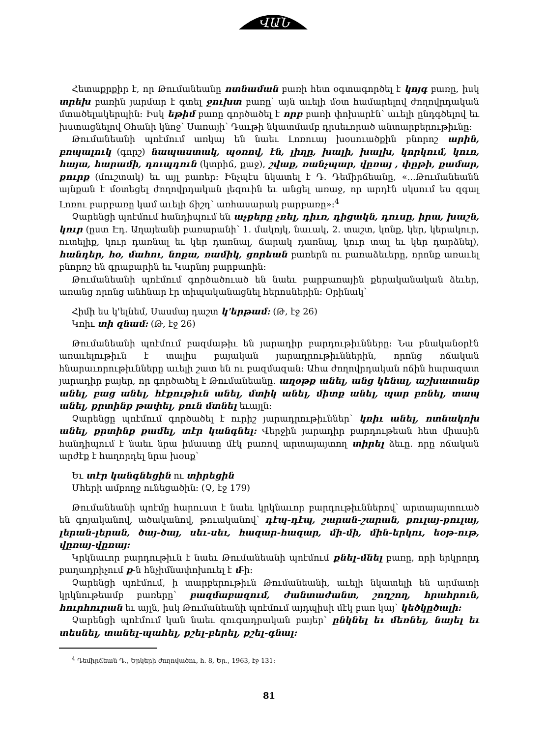ՎԱՆ
Հետաքրքիր է, որ Թումանեանը ոտնաման բառի հետ օգտագործել է կոյգ բառը, իսկ տրեխ բառին յարմար է գտել ջուխտ բառը՝ այն աւելի մօտ համարելով ժողովրդական մտածելակերպին: Իսկ եթիմ բառը գործածել է որբ բառի փոխարէն՝ աւելի ընդգծելով եւ խստացնելով Օհանի կնոջ՝ Սառայի՝ Դաւթի նկատմամբ դրսեւորած անտարբերութիւնը:
Թումանեանի պոէմում առկայ են նաեւ Լոռուայ խօսուածքին բնորոշ արին, բոպալուկ (գորշ) նապաստակ, պօռով, էն, լիղը, խալի, խալխ, կորկում, կուռ, հայա, հարամի, դուպդուն (կտրիճ, քաջ), շվաք, ռանչպար, վըռայ , փըթի, քամար, քուրք (մուշտակ) եւ այլ բառեր: Ինչպէս նկատել է Դ. Դեմիրճեանը, «...Թումանեանն այնքան է մօտեցել ժողովրդական լեզուին եւ անցել առաջ, որ արդէն սկսում ես զգալ Լոռու բարբառը կամ աւելի ճիշդ՝ առհասարակ բարբառը»:<sup>4</sup>
Չարենցի պոէմում հանդիպում են աչքերը չռել, դիւռ, դիցակն, դուսը, իրա, խաշն, կուր (ըստ Էդ. Աղայեանի բառարանի՝ 1. մակոյկ, նաւակ, 2. տաշտ, կոնք, կեր, կերակուր, ուտելիք, կուր դառնալ եւ կեր դառնալ, ճարակ դառնալ, կուր տալ եւ կեր դարձնել), հանդեր, ho, մահու, նոքա, ռամիկ, ցորեան բառերն ու բառաձեւերը, որոնք առաւել բնորոշ են գրաբարին եւ Կարնոյ բարբառին:
Թումանեանի պոէմում գործածուած են նաեւ բարբառային քերականական ձեւեր, առանց որոնց անհնար էր տիպականացնել հերոսներին: Օրինակ՝
Հիմի ես կ'ելնեմ, Սասմայ դաշտ կ'երթամ: (Թ, էջ 26)
Կռիւ տի զնամ: (Թ, էջ 26)
Թումանեանի պոէմում բազմաթիւ են յարադիր բարդութիւնները: Նա բնականօրէն առաւելութիւն է տալիս բայական յարադրութիւններին, որոնց ոճական հնարաւորութիւնները աւելի շատ են ու բազմազան: Ահա ժողովրդական ոճին հարազատ յարադիր բայեր, որ գործածել է Թումանեանը. աղօթք անել, անց կենալ, աշխատանք անել, բաց անել, հէքութիւն անել, մտիկ անել, միտք անել, պար բռնել, տապ անել, քրտինք թափել, քուն մտնել եւայլն:
Չարենցը պոէմում գործածել է ուրիշ յարադրութիւններ՝ կռիւ անել, ոտնակոխ անել, քրտինք քամել, տէր կանգնել: Վերջին յարադիր բարդութեան հետ միասին հանդիպում է նաեւ նրա իմաստը մէկ բառով արտայայտող տիրել ձեւը. որը ոճական արժէք է հաղորդել նրա խօսք՝
Եւ տէր կանգնեցին ու տիրեցին
Մհերի ամբողջ ունեցածին: (Չ, էջ 179)
Թումանեանի պոէմը հարուստ է նաեւ կրկնաւոր բարդութիւններով՝ արտայայտուած են գոյականով, ածականով, թուականով՝ դէպ-դէպ, շարան-շարան, քուլայ-քուլայ, լերան-լերան, ծայ-ծայ, սեւ-սեւ, հազար-հազար, մի-մի, մին-երկու, եօթ-ութ, վըռայ-վըռայ:
Կրկնաւոր բարդութիւն է նաեւ Թումանեանի պոէմում քնել-մնել բառը, որի երկրորդ բաղադրիչում ք-ն հնչիմնափոխուել է մ-ի:
Չարենցի պոէմում, ի տարբերութիւն Թումանեանի, աւելի նկատելի են արմատի կրկնութեամբ բառերը՝ բազմաբազում, ժանտաժանտ, շողշող, հրահրուն, հուրհուրան եւ այլն, իսկ Թումանեանի պոէմում այդպիսի մէկ բառ կայ՝ կեծկըծալի:
Չարենցի պոէմում կան նաեւ զուգադրական բայեր՝ ընկնել եւ մեռնել, նայել եւ տեսնել, տանել-պահել, քշել-բերել, քշել-գնալ:
<sup>4</sup> Դեմիրճեան Դ., Երկերի ժողովածու, հ. 8, Եր., 1963, էջ 131:
81